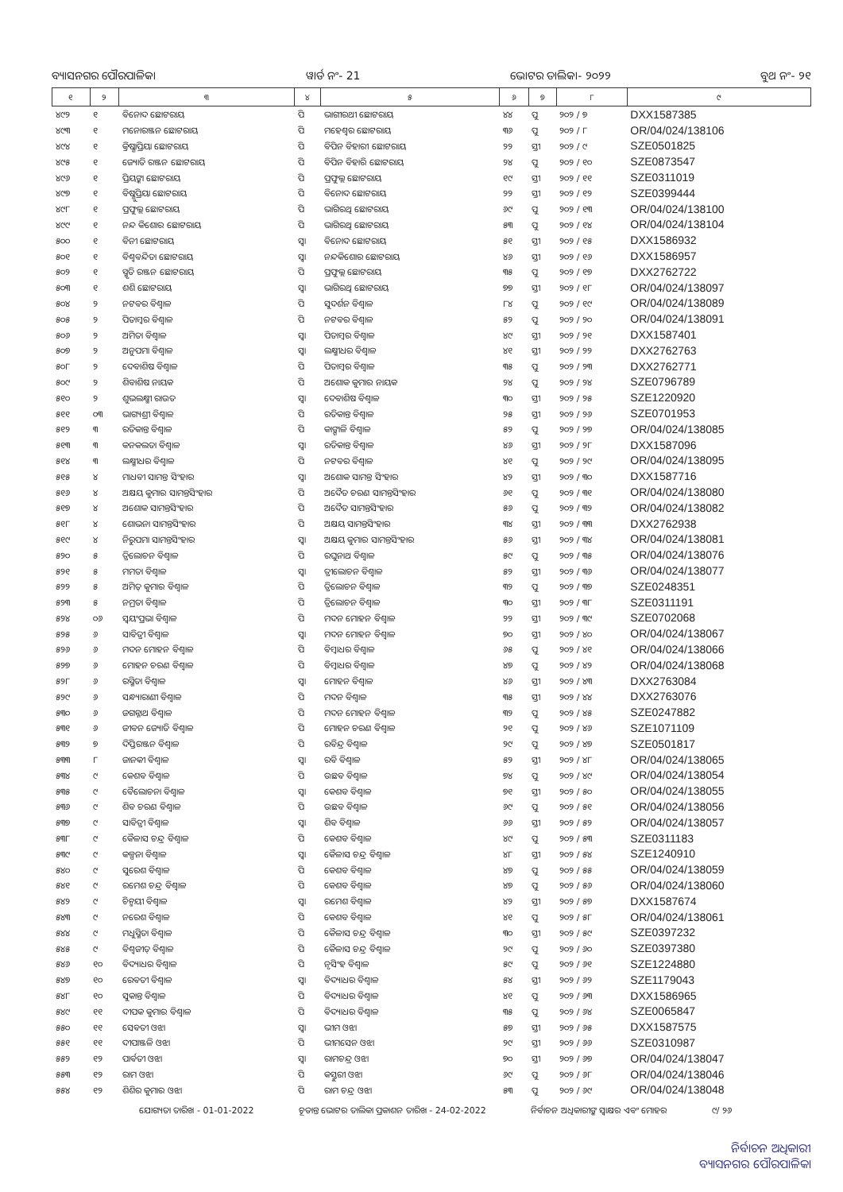ବ୍ୟାସନଗର ପୌରପାଳିକା ୱାର୍ଡ ନଂ- 21 ଭୋଟର ତାଲିକା- ୨୦୨୨ ବୁଥ ନଂ- ୨୧
| ୧ | ୨ | ୩ | ୪ | ୫ | ୬ | ୭ | ୮ | ୯ |
| --- | --- | --- | --- | --- | --- | --- | --- | --- |
| ୪୯୨ | ୧ | ବିନୋଦ ଛୋଟରାୟ | ପି | ଭାଗୀରଥୀ ଛୋଟରାୟ | ୪୪ | ପୁ | ୨୦୨ / ୭ | DXX1587385 |
| ୪୯୩ | ୧ | ମନୋରଞ୍ଜନ ଛୋଟରାୟ | ପି | ମହେଶ୍ୱର ଛୋଟରାୟ | ୩୬ | ପୁ | ୨୦୨ / ୮ | OR/04/024/138106 |
| ୪୯୪ | ୧ | କ୍ରିଷ୍ଣାପ୍ରିୟା ଛୋଟରାୟ | ପି | ବିପିନ ବିହାରୀ ଛୋଟରାୟ | ୨୨ | ସ୍ତୀ | ୨୦୨ / ୯ | SZE0501825 |
| ୪୯୫ | ୧ | ଜ୍ୟୋତି ରଞ୍ଜନ ଛୋଟରାୟ | ପି | ବିପିନ ବିହାରି ଛୋଟରାୟ | ୨୪ | ପୁ | ୨୦୨ / ୧୦ | SZE0873547 |
| ୪୯୬ | ୧ | ପ୍ରିୟଙ୍କା ଛୋଟରାୟ | ପି | ପ୍ରଫୁଲ୍ଲ ଛୋଟରାୟ | ୧୯ | ସ୍ତୀ | ୨୦୨ / ୧୧ | SZE0311019 |
| ୪୯୭ | ୧ | ବିଷ୍ଣୁପ୍ରିୟା ଛୋଟରାୟ | ପି | ବିନୋଦ ଛୋଟରାୟ | ୨୨ | ସ୍ତୀ | ୨୦୨ / ୧୨ | SZE0399444 |
| ୪୯୮ | ୧ | ପ୍ରଫୁଲ୍ଲ ଛୋଟରାୟ | ପି | ଭାଗିରଥି ଛୋଟରାୟ | ୬୯ | ପୁ | ୨୦୨ / ୧୩ | OR/04/024/138100 |
| ୪୯୯ | ୧ | ନନ୍ଦ କିଶୋର ଛୋଟରାୟ | ପି | ଭାଗିରଥି ଛୋଟରାୟ | ୫୩ | ପୁ | ୨୦୨ / ୧୪ | OR/04/024/138104 |
| ୫୦୦ | ୧ | ବିନୀ ଛୋଟରାୟ | ସ୍ୱା | ବିନୋଦ ଛୋଟରାୟ | ୫୧ | ସ୍ତୀ | ୨୦୨ / ୧୫ | DXX1586932 |
| ୫୦୧ | ୧ | ବିଶ୍ୱବନ୍ଦିତା ଛୋଟରାୟ | ସ୍ୱା | ନନ୍ଦକିଶୋର ଛୋଟରାୟ | ୪୬ | ସ୍ତୀ | ୨୦୨ / ୧୬ | DXX1586957 |
| ୫୦୨ | ୧ | ସ୍ମୃତି ରଞ୍ଜନ ଛୋଟରାୟ | ପି | ପ୍ରଫୁଲ୍ଲ ଛୋଟରାୟ | ୩୫ | ପୁ | ୨୦୨ / ୧୭ | DXX2762722 |
| ୫୦୩ | ୧ | ଶଶି ଛୋଟରାୟ | ସ୍ୱା | ଭାଗିରଥି ଛୋଟରାୟ | ୭୭ | ସ୍ତୀ | ୨୦୨ / ୧୮ | OR/04/024/138097 |
| ୫୦୪ | ୨ | ନଟବର ବିଶ୍ୱାଳ | ପି | ସୁଦର୍ଶନ ବିଶ୍ୱାଳ | ୮୪ | ପୁ | ୨୦୨ / ୧୯ | OR/04/024/138089 |
| ୫୦୫ | ୨ | ପିତାମ୍ବର ବିଶ୍ୱାଳ | ପି | ନଟବର ବିଶ୍ୱାଳ | ୫୨ | ପୁ | ୨୦୨ / ୨୦ | OR/04/024/138091 |
| ୫୦୬ | ୨ | ଅମିତା ବିଶ୍ୱାଳ | ସ୍ୱା | ପିତାମ୍ବର ବିଶ୍ୱାଳ | ୪୯ | ସ୍ତୀ | ୨୦୨ / ୨୧ | DXX1587401 |
| ୫୦୭ | ୨ | ଅନୁପମା ବିଶ୍ୱାଳ | ସ୍ୱା | ଲକ୍ଷ୍ମୀଧର ବିଶ୍ୱାଳ | ୪୧ | ସ୍ତୀ | ୨୦୨ / ୨୨ | DXX2762763 |
| ୫୦୮ | ୨ | ଦେବାଶିଷ ବିଶ୍ୱାଳ | ପି | ପିତାମ୍ବର ବିଶ୍ୱାଳ | ୩୫ | ପୁ | ୨୦୨ / ୨୩ | DXX2762771 |
| ୫୦୯ | ୨ | ଶିବାଶିଷ ନାୟକ | ପି | ଅଶୋକ କୁମାର ନାୟକ | ୨୪ | ପୁ | ୨୦୨ / ୨୪ | SZE0796789 |
| ୫୧୦ | ୨ | ଶୁଭଲକ୍ଷ୍ମୀ ରାଉତ | ସ୍ୱା | ଦେବାଶିଷ ବିଶ୍ୱାଳ | ୩୦ | ସ୍ତୀ | ୨୦୨ / ୨୫ | SZE1220920 |
| ୫୧୧ | ୦୩ | ଭାଗ୍ୟଶ୍ରୀ ବିଶ୍ୱାଳ | ପି | ରତିକାନ୍ତ ବିଶ୍ୱାଳ | ୨୫ | ସ୍ତୀ | ୨୦୨ / ୨୬ | SZE0701953 |
| ୫୧୨ | ୩ | ରତିକାନ୍ତ ବିଶ୍ୱାଳ | ପି | କାଙ୍ଗାଳି ବିଶ୍ୱାଳ | ୫୨ | ପୁ | ୨୦୨ / ୨୭ | OR/04/024/138085 |
| ୫୧୩ | ୩ | କନକଲତା ବିଶ୍ୱାଳ | ସ୍ୱା | ରତିକାନ୍ତ ବିଶ୍ୱାଳ | ୪୬ | ସ୍ତୀ | ୨୦୨ / ୨୮ | DXX1587096 |
| ୫୧୪ | ୩ | ଲକ୍ଷ୍ମୀଧର ବିଶ୍ୱାଳ | ପି | ନଟବର ବିଶ୍ୱାଳ | ୪୧ | ପୁ | ୨୦୨ / ୨୯ | OR/04/024/138095 |
| ୫୧୫ | ୪ | ମାଧବୀ ସାମନ୍ତ ସିଂହାର | ସ୍ୱା | ଅଶୋକ ସାମନ୍ତ ସିଂହାର | ୪୨ | ସ୍ତୀ | ୨୦୨ / ୩୦ | DXX1587716 |
| ୫୧୬ | ୪ | ଅକ୍ଷୟ କୁମାର ସାମନ୍ତସିଂହାର | ପି | ଅଦୈତ ଚରଣ ସାମନ୍ତସିଂହାର | ୬୧ | ପୁ | ୨୦୨ / ୩୧ | OR/04/024/138080 |
| ୫୧୭ | ୪ | ଅଶୋକ ସାମନ୍ତସିଂହାର | ପି | ଅଦୈତ ସାମନ୍ତସିଂହାର | ୫୬ | ପୁ | ୨୦୨ / ୩୨ | OR/04/024/138082 |
| ୫୧୮ | ୪ | ଶୋଭନା ସାମନ୍ତସିଂହାର | ପି | ଅକ୍ଷୟ ସାମନ୍ତସିଂହାର | ୩୪ | ସ୍ତୀ | ୨୦୨ / ୩୩ | DXX2762938 |
| ୫୧୯ | ୪ | ନିରୁପମା ସାମନ୍ତସିଂହାର | ସ୍ୱା | ଅକ୍ଷୟ କୁମାର ସାମନ୍ତସିଂହାର | ୫୬ | ସ୍ତୀ | ୨୦୨ / ୩୪ | OR/04/024/138081 |
| ୫୨୦ | ୫ | ତ୍ରିଲୋଚନ ବିଶ୍ୱାଳ | ପି | ରଘୁନାଥ ବିଶ୍ୱାଳ | ୫୯ | ପୁ | ୨୦୨ / ୩୫ | OR/04/024/138076 |
| ୫୨୧ | ୫ | ମମତା ବିଶ୍ୱାଳ | ସ୍ୱା | ତ୍ରୀଲୋଚନ ବିଶ୍ୱାଳ | ୫୨ | ସ୍ତୀ | ୨୦୨ / ୩୬ | OR/04/024/138077 |
| ୫୨୨ | ୫ | ଅମିତ୍ କୁମାର ବିଶ୍ୱାଳ | ପି | ତ୍ରିଲୋଚନ ବିଶ୍ୱାଳ | ୩୨ | ପୁ | ୨୦୨ / ୩୭ | SZE0248351 |
| ୫୨୩ | ୫ | ନମ୍ରତା ବିଶ୍ୱାଳ | ପି | ତ୍ରିଲୋଚନ ବିଶ୍ୱାଳ | ୩୦ | ସ୍ତୀ | ୨୦୨ / ୩୮ | SZE0311191 |
| ୫୨୪ | ୦୬ | ସ୍ୱୟଂପ୍ରଭା ବିଶ୍ୱାଳ | ପି | ମଦନ ମୋହନ ବିଶ୍ୱାଳ | ୨୨ | ସ୍ତୀ | ୨୦୨ / ୩୯ | SZE0702068 |
| ୫୨୫ | ୬ | ସାବିତ୍ରୀ ବିଶ୍ୱାଳ | ସ୍ୱା | ମଦନ ମୋହନ ବିଶ୍ୱାଳ | ୭୦ | ସ୍ତୀ | ୨୦୨ / ୪୦ | OR/04/024/138067 |
| ୫୨୬ | ୬ | ମଦନ ମୋହନ ବିଶ୍ୱାଳ | ପି | ବିମ୍ବାଧର ବିଶ୍ୱାଳ | ୬୫ | ପୁ | ୨୦୨ / ୪୧ | OR/04/024/138066 |
| ୫୨୭ | ୬ | ମୋହନ ଚରଣ ବିଶ୍ୱାଳ | ପି | ବିମ୍ବାଧର ବିଶ୍ୱାଳ | ୪୭ | ପୁ | ୨୦୨ / ୪୨ | OR/04/024/138068 |
| ୫୨୮ | ୬ | ରସ୍ମିତା ବିଶ୍ୱାଳ | ସ୍ୱା | ମୋହନ ବିଶ୍ୱାଳ | ୪୬ | ସ୍ତୀ | ୨୦୨ / ୪୩ | DXX2763084 |
| ୫୨୯ | ୬ | ସନ୍ଧ୍ୟାରାଣୀ ବିଶ୍ୱାଳ | ପି | ମଦନ ବିଶ୍ୱାଳ | ୩୫ | ସ୍ତୀ | ୨୦୨ / ୪୪ | DXX2763076 |
| ୫୩୦ | ୬ | ଜଗନ୍ନାଥ ବିଶ୍ୱାଳ | ପି | ମଦନ ମୋହନ ବିଶ୍ୱାଳ | ୩୨ | ପୁ | ୨୦୨ / ୪୫ | SZE0247882 |
| ୫୩୧ | ୬ | ଜୀବନ ଜ୍ୟୋତି ବିଶ୍ୱାଳ | ପି | ମୋହନ ଚରଣ ବିଶ୍ୱାଳ | ୨୧ | ପୁ | ୨୦୨ / ୪୬ | SZE1071109 |
| ୫୩୨ | ୭ | ଦିପ୍ତିରଞ୍ଜନ ବିଶ୍ୱାଳ | ପି | ରବିନ୍ଦ୍ର ବିଶ୍ୱାଳ | ୨୯ | ପୁ | ୨୦୨ / ୪୭ | SZE0501817 |
| ୫୩୩ | ୮ | ଜାନକୀ ବିଶ୍ୱାଳ | ସ୍ୱା | ରବି ବିଶ୍ୱାଳ | ୫୨ | ସ୍ତୀ | ୨୦୨ / ୪୮ | OR/04/024/138065 |
| ୫୩୪ | ୯ | କେଶବ ବିଶ୍ୱାଳ | ପି | ଉଛବ ବିଶ୍ୱାଳ | ୭୪ | ପୁ | ୨୦୨ / ୪୯ | OR/04/024/138054 |
| ୫୩୫ | ୯ | ବୈଲୋଚନା ବିଶ୍ୱାଳ | ସ୍ୱା | କେଶବ ବିଶ୍ୱାଳ | ୭୧ | ସ୍ତୀ | ୨୦୨ / ୫୦ | OR/04/024/138055 |
| ୫୩୬ | ୯ | ଶିବ ଚରଣ ବିଶ୍ୱାଳ | ପି | ଉଛବ ବିଶ୍ୱାଳ | ୬୯ | ପୁ | ୨୦୨ / ୫୧ | OR/04/024/138056 |
| ୫୩୭ | ୯ | ସାବିତ୍ରୀ ବିଶ୍ୱାଳ | ସ୍ୱା | ଶିବ ବିଶ୍ୱାଳ | ୬୬ | ସ୍ତୀ | ୨୦୨ / ୫୨ | OR/04/024/138057 |
| ୫୩୮ | ୯ | କୈଳାସ ଚନ୍ଦ୍ର ବିଶ୍ୱାଳ | ପି | କେଶବ ବିଶ୍ୱାଳ | ୪୯ | ପୁ | ୨୦୨ / ୫୩ | SZE0311183 |
| ୫୩୯ | ୯ | କଳ୍ପନା ବିଶ୍ୱାଳ | ସ୍ୱା | କୈଳାସ ଚନ୍ଦ୍ର ବିଶ୍ୱାଳ | ୪୮ | ସ୍ତୀ | ୨୦୨ / ୫୪ | SZE1240910 |
| ୫୪୦ | ୯ | ସୁରେଶ ବିଶ୍ୱାଳ | ପି | କେଶବ ବିଶ୍ୱାଳ | ୪୭ | ପୁ | ୨୦୨ / ୫୫ | OR/04/024/138059 |
| ୫୪୧ | ୯ | ରମେଶ ଚନ୍ଦ୍ର ବିଶ୍ୱାଳ | ପି | କେଶବ ବିଶ୍ୱାଳ | ୪୭ | ପୁ | ୨୦୨ / ୫୬ | OR/04/024/138060 |
| ୫୪୨ | ୯ | ଚିନ୍ମୟୀ ବିଶ୍ୱାଳ | ସ୍ୱା | ରମେଶ ବିଶ୍ୱାଳ | ୪୨ | ସ୍ତୀ | ୨୦୨ / ୫୭ | DXX1587674 |
| ୫୪୩ | ୯ | ନରେଶ ବିଶ୍ୱାଳ | ପି | କେଶବ ବିଶ୍ୱାଳ | ୪୧ | ପୁ | ୨୦୨ / ୫୮ | OR/04/024/138061 |
| ୫୪୪ | ୯ | ମଧୁସ୍ମିତା ବିଶ୍ୱାଳ | ପି | କୈଳାସ ଚନ୍ଦ୍ର ବିଶ୍ୱାଳ | ୩୦ | ସ୍ତୀ | ୨୦୨ / ୫୯ | SZE0397232 |
| ୫୪୫ | ୯ | ବିଶ୍ୱଜୀତ୍ ବିଶ୍ୱାଳ | ପି | କୈଳାସ ଚନ୍ଦ୍ର ବିଶ୍ୱାଳ | ୨୯ | ପୁ | ୨୦୨ / ୬୦ | SZE0397380 |
| ୫୪୬ | ୧୦ | ବିଦ୍ୟାଧର ବିଶ୍ୱାଳ | ପି | ନୃସିଂହ ବିଶ୍ୱାଳ | ୫୯ | ପୁ | ୨୦୨ / ୬୧ | SZE1224880 |
| ୫୪୭ | ୧୦ | ରେବତୀ ବିଶ୍ୱାଳ | ସ୍ୱା | ବିଦ୍ୟାଧର ବିଶ୍ୱାଳ | ୫୪ | ସ୍ତୀ | ୨୦୨ / ୬୨ | SZE1179043 |
| ୫୪୮ | ୧୦ | ସୁକାନ୍ତ ବିଶ୍ୱାଳ | ପି | ବିଦ୍ୟାଧର ବିଶ୍ୱାଳ | ୪୧ | ପୁ | ୨୦୨ / ୬୩ | DXX1586965 |
| ୫୪୯ | ୧୧ | ଦୀପକ କୁମାର ବିଶ୍ୱାଳ | ପି | ବିଦ୍ୟାଧର ବିଶ୍ୱାଳ | ୩୫ | ପୁ | ୨୦୨ / ୬୪ | SZE0065847 |
| ୫୫୦ | ୧୧ | ସେବତୀ ଓଝା | ସ୍ୱା | ଭୀମ ଓଝା | ୫୭ | ସ୍ତୀ | ୨୦୨ / ୬୫ | DXX1587575 |
| ୫୫୧ | ୧୧ | ଦୀପାଞ୍ଜଳି ଓଝା | ପି | ଭୀମସେନ ଓଝା | ୨୯ | ସ୍ତୀ | ୨୦୨ / ୬୬ | SZE0310987 |
| ୫୫୨ | ୧୨ | ପାର୍ବତୀ ଓଝା | ସ୍ୱା | ରାମଚନ୍ଦ୍ର ଓଝା | ୭୦ | ସ୍ତୀ | ୨୦୨ / ୬୭ | OR/04/024/138047 |
| ୫୫୩ | ୧୨ | ରାମ ଓଝା | ପି | କସ୍ତୁରୀ ଓଝା | ୬୯ | ପୁ | ୨୦୨ / ୬୮ | OR/04/024/138046 |
| ୫୫୪ | ୧୨ | ଶିଶିର କୁମାର ଓଝା | ପି | ରାମ ଚନ୍ଦ୍ର ଓଝା | ୫୩ | ପୁ | ୨୦୨ / ୬୯ | OR/04/024/138048 |
ଯୋଗ୍ୟତା ତାରିଖ - 01-01-2022 ଚୂଡାନ୍ତ ଭୋଟର ତାଲିକା ପ୍ରକାଶନ ତାରିଖ - 24-02-2022 ନିର୍ବାଚନ ଅଧିକାରୀଙ୍କ ସ୍ୱାକ୍ଷର ଏବଂ ମୋହର ୯/ ୨୬
ନିର୍ବାଚନ ଅଧିକାରୀ
ବ୍ୟାସନଗର ପୌରପାଳିକା